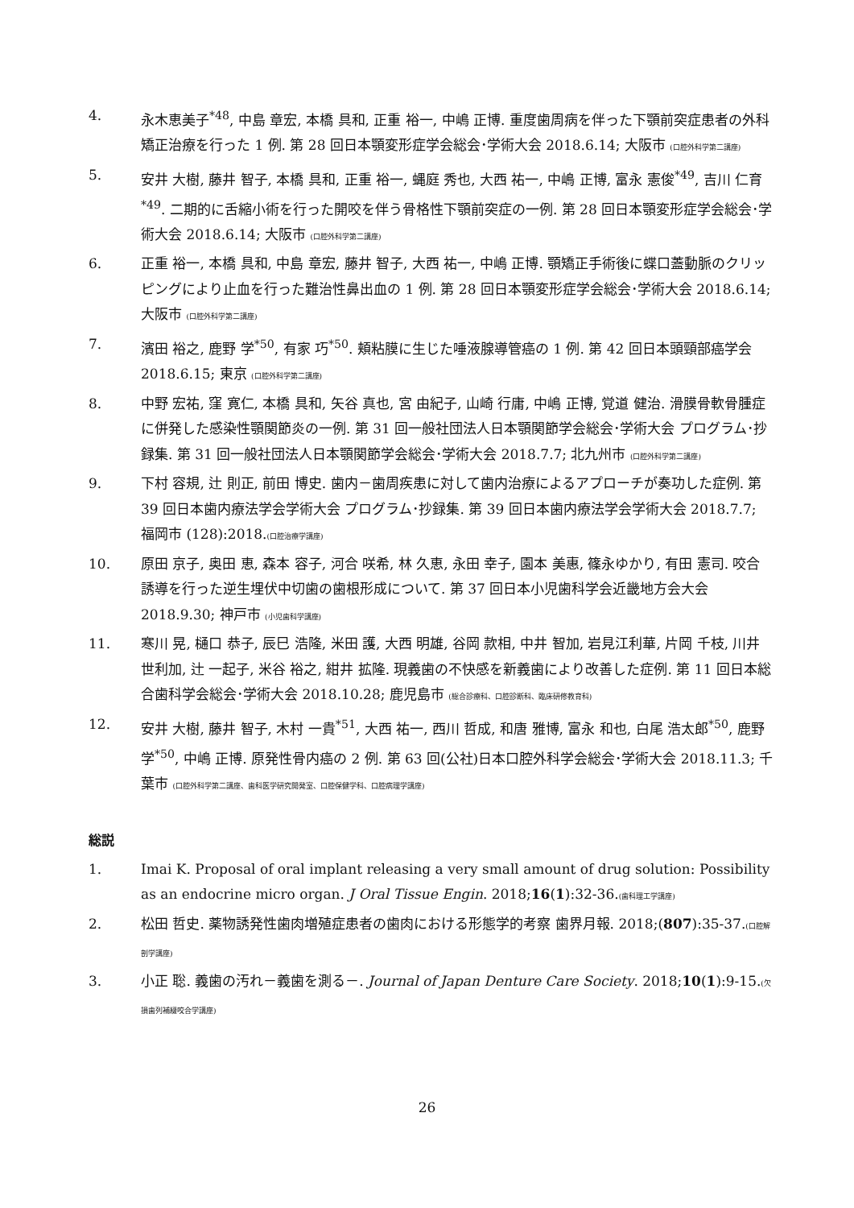4. 永木恵美子<sup>*48</sup>, 中島 章宏, 本橋 具和, 正重 裕一, 中嶋 正博. 重度歯周病を伴った下顎前突症患者の外科矯正治療を行った 1 例. 第 28 回日本顎変形症学会総会･学術大会 2018.6.14; 大阪市 (口腔外科学第二講座)
5. 安井 大樹, 藤井 智子, 本橋 具和, 正重 裕一, 蝿庭 秀也, 大西 祐一, 中嶋 正博, 富永 憲俊<sup>*49</sup>, 吉川 仁育<sup>*49</sup>. 二期的に舌縮小術を行った開咬を伴う骨格性下顎前突症の一例. 第 28 回日本顎変形症学会総会･学術大会 2018.6.14; 大阪市 (口腔外科学第二講座)
6. 正重 裕一, 本橋 具和, 中島 章宏, 藤井 智子, 大西 祐一, 中嶋 正博. 顎矯正手術後に蝶口蓋動脈のクリッピングにより止血を行った難治性鼻出血の 1 例. 第 28 回日本顎変形症学会総会･学術大会 2018.6.14; 大阪市 (口腔外科学第二講座)
7. 濱田 裕之, 鹿野 学<sup>*50</sup>, 有家 巧<sup>*50</sup>. 頬粘膜に生じた唾液腺導管癌の 1 例. 第 42 回日本頭頸部癌学会 2018.6.15; 東京 (口腔外科学第二講座)
8. 中野 宏祐, 窪 寛仁, 本橋 具和, 矢谷 真也, 宮 由紀子, 山崎 行庸, 中嶋 正博, 覚道 健治. 滑膜骨軟骨腫症に併発した感染性顎関節炎の一例. 第 31 回一般社団法人日本顎関節学会総会･学術大会 プログラム･抄録集. 第 31 回一般社団法人日本顎関節学会総会･学術大会 2018.7.7; 北九州市 (口腔外科学第二講座)
9. 下村 容規, 辻 則正, 前田 博史. 歯内－歯周疾患に対して歯内治療によるアプローチが奏功した症例. 第 39 回日本歯内療法学会学術大会 プログラム･抄録集. 第 39 回日本歯内療法学会学術大会 2018.7.7; 福岡市 (128):2018.(口腔治療学講座)
10. 原田 京子, 奥田 恵, 森本 容子, 河合 咲希, 林 久恵, 永田 幸子, 園本 美惠, 篠永ゆかり, 有田 憲司. 咬合誘導を行った逆生埋伏中切歯の歯根形成について. 第 37 回日本小児歯科学会近畿地方会大会 2018.9.30; 神戸市 (小児歯科学講座)
11. 寒川 晃, 樋口 恭子, 辰巳 浩隆, 米田 護, 大西 明雄, 谷岡 款相, 中井 智加, 岩見江利華, 片岡 千枝, 川井 世利加, 辻 一起子, 米谷 裕之, 紺井 拡隆. 現義歯の不快感を新義歯により改善した症例. 第 11 回日本総合歯科学会総会･学術大会 2018.10.28; 鹿児島市 (総合診療科、口腔診断科、臨床研修教育科)
12. 安井 大樹, 藤井 智子, 木村 一貴<sup>*51</sup>, 大西 祐一, 西川 哲成, 和唐 雅博, 富永 和也, 白尾 浩太郎<sup>*50</sup>, 鹿野 学<sup>*50</sup>, 中嶋 正博. 原発性骨内癌の 2 例. 第 63 回(公社)日本口腔外科学会総会･学術大会 2018.11.3; 千葉市 (口腔外科学第二講座、歯科医学研究開発室、口腔保健学科、口腔病理学講座)
総説
1. Imai K. Proposal of oral implant releasing a very small amount of drug solution: Possibility as an endocrine micro organ. J Oral Tissue Engin. 2018;16(1):32-36.(歯科理工学講座)
2. 松田 哲史. 薬物誘発性歯肉増殖症患者の歯肉における形態学的考察 歯界月報. 2018;(807):35-37.(口腔解剖学講座)
3. 小正 聡. 義歯の汚れ－義歯を測る－. Journal of Japan Denture Care Society. 2018;10(1):9-15.(欠損歯列補綴咬合学講座)
26